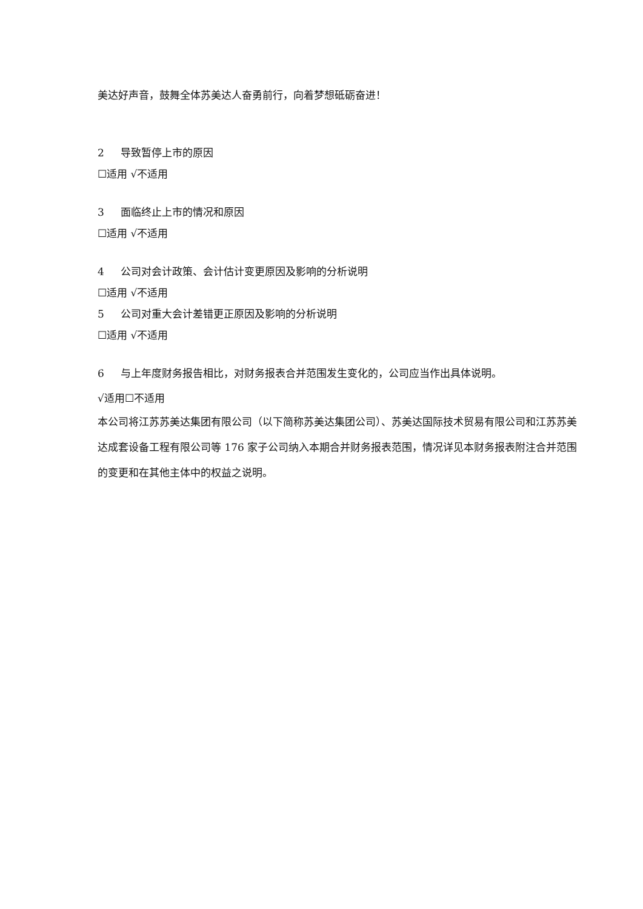美达好声音，鼓舞全体苏美达人奋勇前行，向着梦想砥砺奋进！
2 导致暂停上市的原因
☐适用 √不适用
3 面临终止上市的情况和原因
☐适用 √不适用
4 公司对会计政策、会计估计变更原因及影响的分析说明
☐适用 √不适用
5 公司对重大会计差错更正原因及影响的分析说明
☐适用 √不适用
6 与上年度财务报告相比，对财务报表合并范围发生变化的，公司应当作出具体说明。
√适用☐不适用
本公司将江苏苏美达集团有限公司（以下简称苏美达集团公司）、苏美达国际技术贸易有限公司和江苏苏美达成套设备工程有限公司等 176 家子公司纳入本期合并财务报表范围，情况详见本财务报表附注合并范围的变更和在其他主体中的权益之说明。